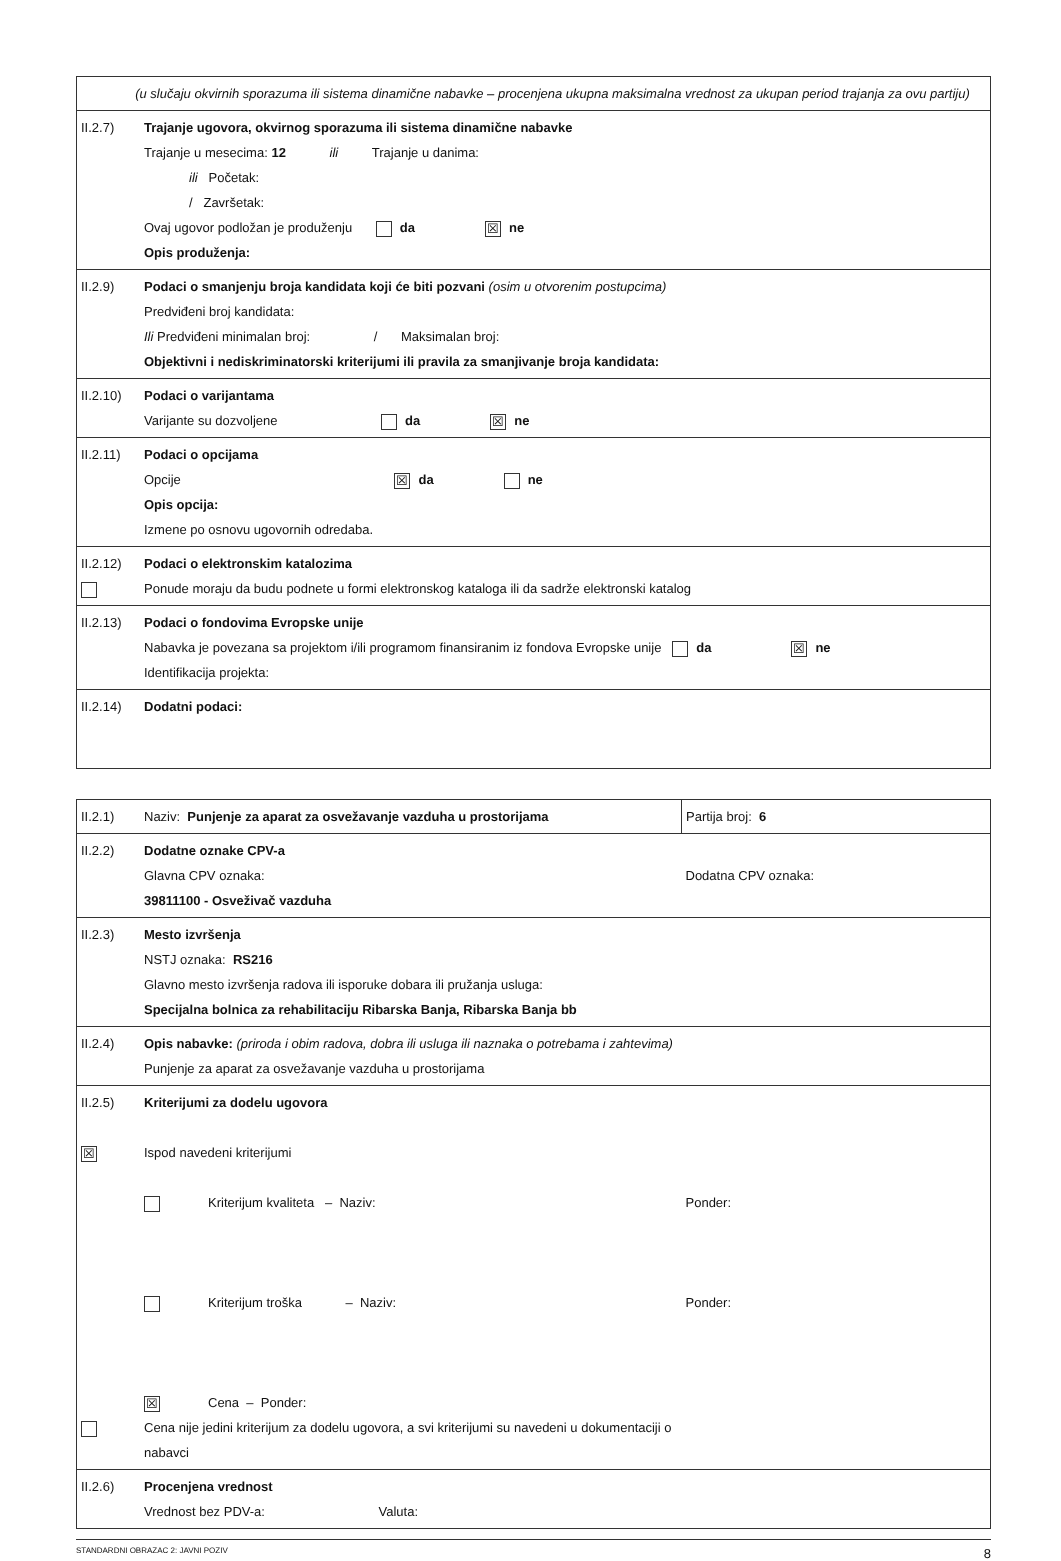| (u slučaju okvirnih sporazuma ili sistema dinamične nabavke – procenjena ukupna maksimalna vrednost za ukupan period trajanja za ovu partiju) | |
| II.2.7) | Trajanje ugovora, okvirnog sporazuma ili sistema dinamične nabavke Trajanje u mesecima: 12 ili Trajanje u danima: ili Početak: / Završetak: Ovaj ugovor podložan je produženju da ☒ ne Opis produženja: |
| II.2.9) | Podaci o smanjenju broja kandidata koji će biti pozvani (osim u otvorenim postupcima) Predviđeni broj kandidata: Ili Predviđeni minimalan broj: / Maksimalan broj: Objektivni i nediskriminatorski kriterijumi ili pravila za smanjivanje broja kandidata: |
| II.2.10) | Podaci o varijantama Varijante su dozvoljene da ☒ ne |
| II.2.11) | Podaci o opcijama Opcije ☒ da ne Opis opcija: Izmene po osnovu ugovornih odredaba. |
| II.2.12) | Podaci o elektronskim katalozima Ponude moraju da budu podnete u formi elektronskog kataloga ili da sadrže elektronski katalog |
| II.2.13) | Podaci o fondovima Evropske unije Nabavka je povezana sa projektom i/ili programom finansiranim iz fondova Evropske unije da ☒ ne Identifikacija projekta: |
| II.2.14) | Dodatni podaci: |
| II.2.1) | Naziv: Punjenje za aparat za osvežavanje vazduha u prostorijama | Partija broj: 6 |
| II.2.2) | Dodatne oznake CPV-a Glavna CPV oznaka: 39811100 - Osveživač vazduha | Dodatna CPV oznaka: |
| II.2.3) | Mesto izvršenja NSTJ oznaka: RS216 Glavno mesto izvršenja radova ili isporuke dobara ili pružanja usluga: Specijalna bolnica za rehabilitaciju Ribarska Banja, Ribarska Banja bb | |
| II.2.4) | Opis nabavke: (priroda i obim radova, dobra ili usluga ili naznaka o potrebama i zahtevima) Punjenje za aparat za osvežavanje vazduha u prostorijama | |
| II.2.5) ☒ | Kriterijumi za dodelu ugovora Ispod navedeni kriterijumi Kriterijum kvaliteta – Naziv: Kriterijum troška – Naziv: ☒ Cena – Ponder: Cena nije jedini kriterijum za dodelu ugovora, a svi kriterijumi su navedeni u dokumentaciji o nabavci | Ponder: Ponder: |
| II.2.6) | Procenjena vrednost Vrednost bez PDV-a: Valuta: | |
STANDARDNI OBRAZAC 2: JAVNI POZIV 8